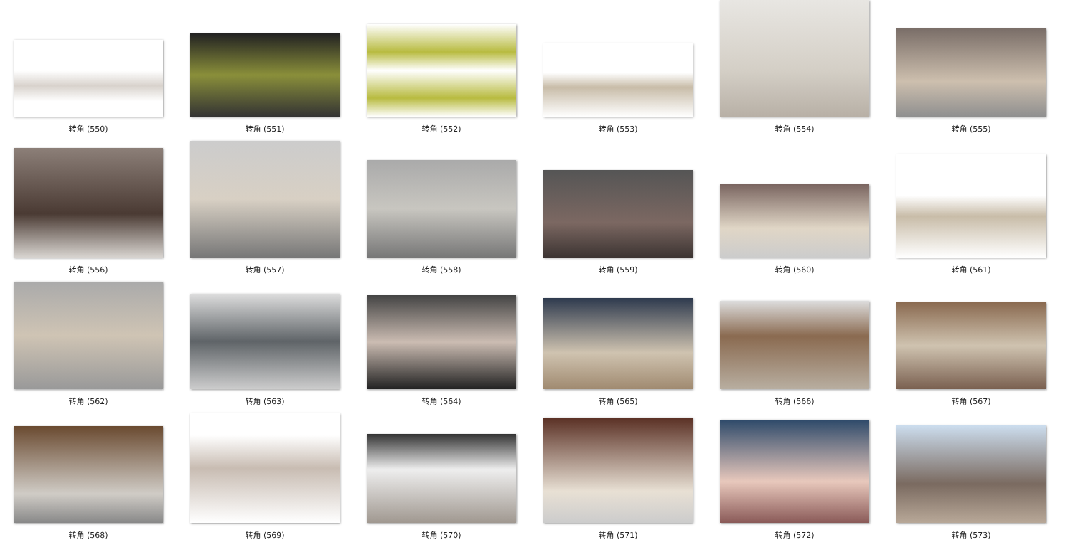转角 (550)
转角 (551)
转角 (552)
转角 (553)
转角 (554)
转角 (555)
转角 (556)
转角 (557)
转角 (558)
转角 (559)
转角 (560)
转角 (561)
转角 (562)
转角 (563)
转角 (564)
转角 (565)
转角 (566)
转角 (567)
转角 (568)
转角 (569)
转角 (570)
转角 (571)
转角 (572)
转角 (573)